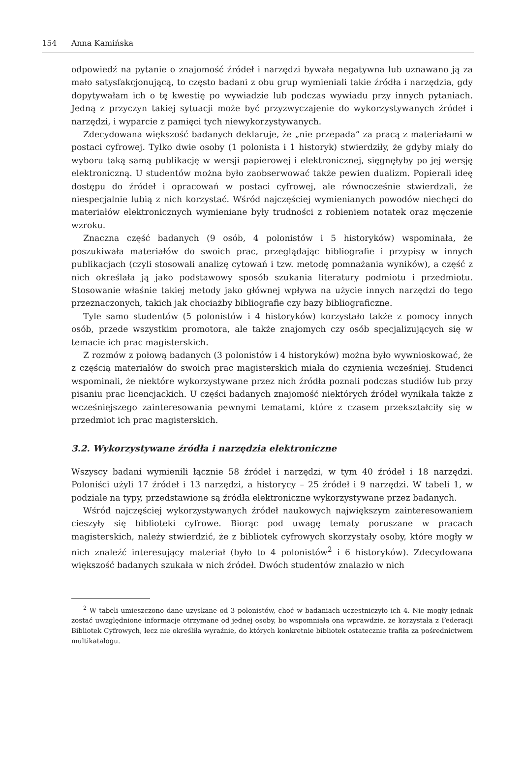154 Anna Kamińska
odpowiedź na pytanie o znajomość źródeł i narzędzi bywała negatywna lub uznawano ją za mało satysfakcjonującą, to często badani z obu grup wymieniali takie źródła i narzędzia, gdy dopytywałam ich o tę kwestię po wywiadzie lub podczas wywiadu przy innych pytaniach. Jedną z przyczyn takiej sytuacji może być przyzwyczajenie do wykorzystywanych źródeł i narzędzi, i wyparcie z pamięci tych niewykorzystywanych.
Zdecydowana większość badanych deklaruje, że „nie przepada” za pracą z materiałami w postaci cyfrowej. Tylko dwie osoby (1 polonista i 1 historyk) stwierdziły, że gdyby miały do wyboru taką samą publikację w wersji papierowej i elektronicznej, sięgnęłyby po jej wersję elektroniczną. U studentów można było zaobserwować także pewien dualizm. Popierali ideę dostępu do źródeł i opracowań w postaci cyfrowej, ale równocześnie stwierdzali, że niespecjalnie lubią z nich korzystać. Wśród najczęściej wymienianych powodów niechęci do materiałów elektronicznych wymieniane były trudności z robieniem notatek oraz męczenie wzroku.
Znaczna część badanych (9 osób, 4 polonistów i 5 historyków) wspominała, że poszukiwała materiałów do swoich prac, przeglądając bibliografie i przypisy w innych publikacjach (czyli stosowali analizę cytowań i tzw. metodę pomnażania wyników), a część z nich określała ją jako podstawowy sposób szukania literatury podmiotu i przedmiotu. Stosowanie właśnie takiej metody jako głównej wpływa na użycie innych narzędzi do tego przeznaczonych, takich jak chociażby bibliografie czy bazy bibliograficzne.
Tyle samo studentów (5 polonistów i 4 historyków) korzystało także z pomocy innych osób, przede wszystkim promotora, ale także znajomych czy osób specjalizujących się w temacie ich prac magisterskich.
Z rozmów z połową badanych (3 polonistów i 4 historyków) można było wywnioskować, że z częścią materiałów do swoich prac magisterskich miała do czynienia wcześniej. Studenci wspominali, że niektóre wykorzystywane przez nich źródła poznali podczas studiów lub przy pisaniu prac licencjackich. U części badanych znajomość niektórych źródeł wynikała także z wcześniejszego zainteresowania pewnymi tematami, które z czasem przekształciły się w przedmiot ich prac magisterskich.
3.2. Wykorzystywane źródła i narzędzia elektroniczne
Wszyscy badani wymienili łącznie 58 źródeł i narzędzi, w tym 40 źródeł i 18 narzędzi. Poloniści użyli 17 źródeł i 13 narzędzi, a historycy – 25 źródeł i 9 narzędzi. W tabeli 1, w podziale na typy, przedstawione są źródła elektroniczne wykorzystywane przez badanych.
Wśród najczęściej wykorzystywanych źródeł naukowych największym zainteresowaniem cieszyły się biblioteki cyfrowe. Biorąc pod uwagę tematy poruszane w pracach magisterskich, należy stwierdzić, że z bibliotek cyfrowych skorzystały osoby, które mogły w nich znaleźć interesujący materiał (było to 4 polonistów<sup>2</sup> i 6 historyków). Zdecydowana większość badanych szukała w nich źródeł. Dwóch studentów znalazło w nich
<sup>2</sup> W tabeli umieszczono dane uzyskane od 3 polonistów, choć w badaniach uczestniczyło ich 4. Nie mogły jednak zostać uwzględnione informacje otrzymane od jednej osoby, bo wspomniała ona wprawdzie, że korzystała z Federacji Bibliotek Cyfrowych, lecz nie określiła wyraźnie, do których konkretnie bibliotek ostatecznie trafiła za pośrednictwem multikatalogu.